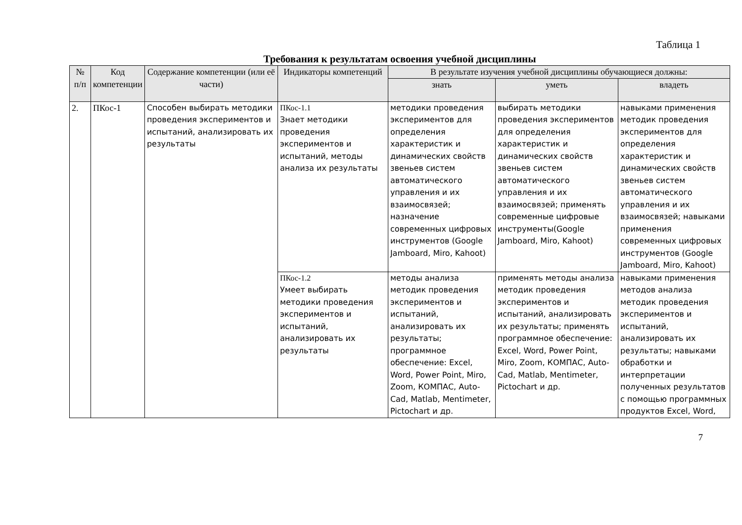Таблица 1
Требования к результатам освоения учебной дисциплины
| № п/п | Код компетенции | Содержание компетенции (или её части) | Индикаторы компетенций | В результате изучения учебной дисциплины обучающиеся должны: | | |
| --- | --- | --- | --- | --- | --- | --- |
| | | | | знать | уметь | владеть |
| 2. | ПКос-1 | Способен выбирать методики проведения экспериментов и испытаний, анализировать их результаты | ПКос-1.1 Знает методики проведения экспериментов и испытаний, методы анализа их результаты | методики проведения экспериментов для определения характеристик и динамических свойств звеньев систем автоматического управления и их взаимосвязей; назначение современных цифровых инструментов (Google Jamboard, Miro, Kahoot) | выбирать методики проведения экспериментов для определения характеристик и динамических свойств звеньев систем автоматического управления и их взаимосвязей; применять современные цифровые инструменты(Google Jamboard, Miro, Kahoot) | навыками применения методик проведения экспериментов для определения характеристик и динамических свойств звеньев систем автоматического управления и их взаимосвязей; навыками применения современных цифровых инструментов (Google Jamboard, Miro, Kahoot) |
| | | | ПКос-1.2 Умеет выбирать методики проведения экспериментов и испытаний, анализировать их результаты | методы анализа методик проведения экспериментов и испытаний, анализировать их результаты; программное обеспечение: Excel, Word, Power Point, Miro, Zoom, КОМПАС, Auto-Cad, Matlab, Mentimeter, Pictochart и др. | применять методы анализа методик проведения экспериментов и испытаний, анализировать их результаты; применять программное обеспечение: Excel, Word, Power Point, Miro, Zoom, КОМПАС, Auto-Cad, Matlab, Mentimeter, Pictochart и др. | навыками применения методов анализа методик проведения экспериментов и испытаний, анализировать их результаты; навыками обработки и интерпретации полученных результатов с помощью программных продуктов Excel, Word, |
7